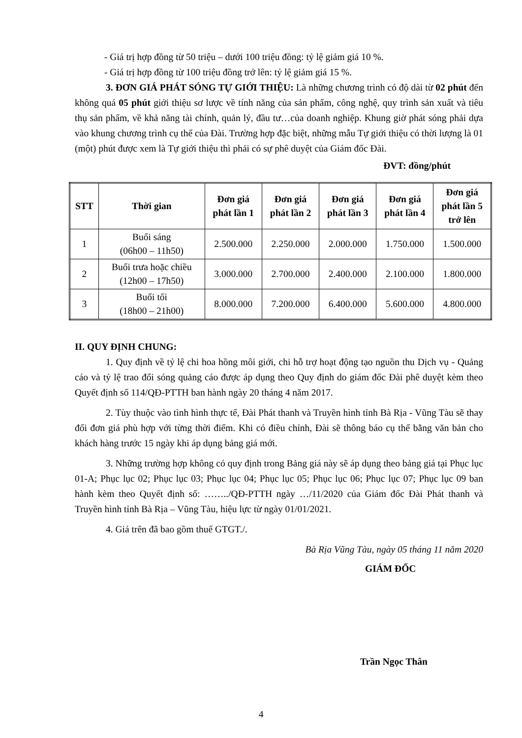- Giá trị hợp đồng từ 50 triệu – dưới 100 triệu đồng: tỷ lệ giảm giá 10 %.
- Giá trị hợp đồng từ 100 triệu đồng trở lên: tỷ lệ giảm giá 15 %.
3. ĐƠN GIÁ PHÁT SÓNG TỰ GIỚI THIỆU: Là những chương trình có độ dài từ 02 phút đến không quá 05 phút giới thiệu sơ lược về tính năng của sản phẩm, công nghệ, quy trình sản xuất và tiêu thụ sản phẩm, về khả năng tài chính, quản lý, đầu tư…của doanh nghiệp. Khung giờ phát sóng phải dựa vào khung chương trình cụ thể của Đài. Trường hợp đặc biệt, những mẫu Tự giới thiệu có thời lượng là 01 (một) phút được xem là Tự giới thiệu thì phải có sự phê duyệt của Giám đốc Đài.
ĐVT: đồng/phút
| STT | Thời gian | Đơn giá phát lần 1 | Đơn giá phát lần 2 | Đơn giá phát lần 3 | Đơn giá phát lần 4 | Đơn giá phát lần 5 trở lên |
| --- | --- | --- | --- | --- | --- | --- |
| 1 | Buổi sáng (06h00 – 11h50) | 2.500.000 | 2.250.000 | 2.000.000 | 1.750.000 | 1.500.000 |
| 2 | Buổi trưa hoặc chiều (12h00 – 17h50) | 3.000.000 | 2.700.000 | 2.400.000 | 2.100.000 | 1.800.000 |
| 3 | Buổi tối (18h00 – 21h00) | 8.000.000 | 7.200.000 | 6.400.000 | 5.600.000 | 4.800.000 |
II. QUY ĐỊNH CHUNG:
1. Quy định về tỷ lệ chi hoa hồng môi giới, chi hỗ trợ hoạt động tạo nguồn thu Dịch vụ - Quảng cáo và tỷ lệ trao đổi sóng quảng cáo được áp dụng theo Quy định do giám đốc Đài phê duyệt kèm theo Quyết định số 114/QĐ-PTTH ban hành ngày 20 tháng 4 năm 2017.
2. Tùy thuộc vào tình hình thực tế, Đài Phát thanh và Truyền hình tỉnh Bà Rịa - Vũng Tàu sẽ thay đổi đơn giá phù hợp với từng thời điểm. Khi có điều chỉnh, Đài sẽ thông báo cụ thể bằng văn bản cho khách hàng trước 15 ngày khi áp dụng bảng giá mới.
3. Những trường hợp không có quy định trong Bảng giá này sẽ áp dụng theo bảng giá tại Phục lục 01-A; Phục lục 02; Phục lục 03; Phục lục 04; Phục lục 05; Phục lục 06; Phục lục 07; Phục lục 09 ban hành kèm theo Quyết định số: ……../QĐ-PTTH ngày …/11/2020 của Giám đốc Đài Phát thanh và Truyền hình tỉnh Bà Rịa – Vũng Tàu, hiệu lực từ ngày 01/01/2021.
4. Giá trên đã bao gồm thuế GTGT./.
Bà Rịa Vũng Tàu, ngày 05 tháng 11 năm 2020
GIÁM ĐỐC
Trần Ngọc Thân
4